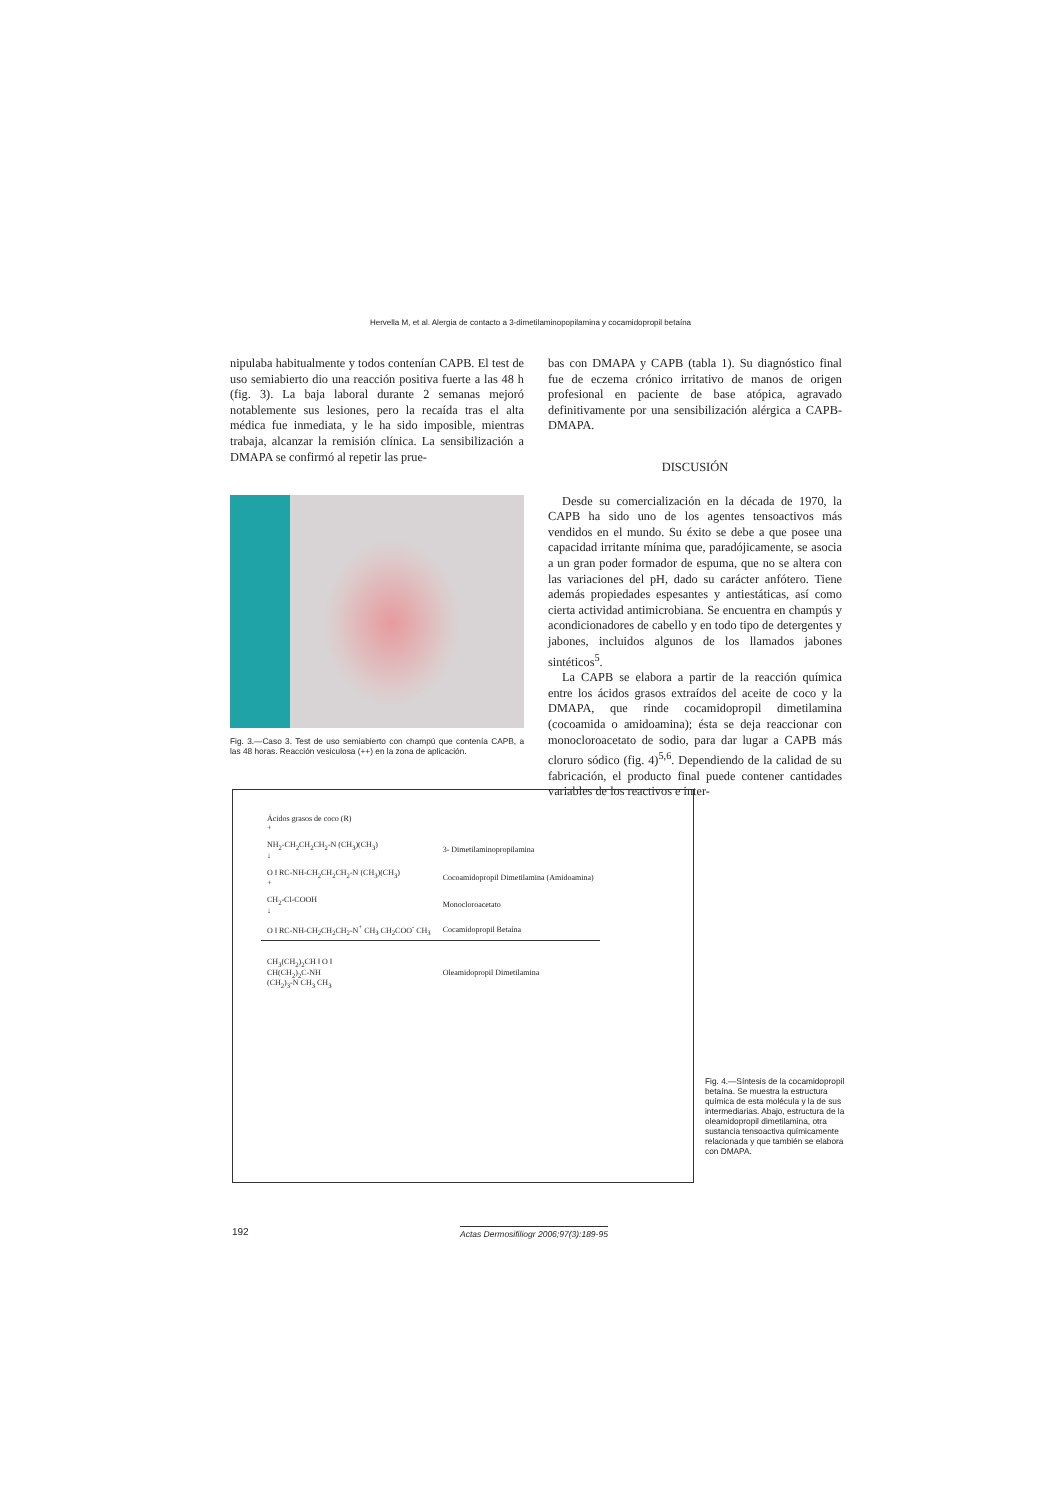Hervella M, et al. Alergia de contacto a 3-dimetilaminopopilamina y cocamidopropil betaína
nipulaba habitualmente y todos contenían CAPB. El test de uso semiabierto dio una reacción positiva fuerte a las 48 h (fig. 3). La baja laboral durante 2 semanas mejoró notablemente sus lesiones, pero la recaída tras el alta médica fue inmediata, y le ha sido imposible, mientras trabaja, alcanzar la remisión clínica. La sensibilización a DMAPA se confirmó al repetir las prue-
Fig. 3.—Caso 3. Test de uso semiabierto con champú que contenía CAPB, a las 48 horas. Reacción vesiculosa (++) en la zona de aplicación.
bas con DMAPA y CAPB (tabla 1). Su diagnóstico final fue de eczema crónico irritativo de manos de origen profesional en paciente de base atópica, agravado definitivamente por una sensibilización alérgica a CAPB-DMAPA.
DISCUSIÓN
Desde su comercialización en la década de 1970, la CAPB ha sido uno de los agentes tensoactivos más vendidos en el mundo. Su éxito se debe a que posee una capacidad irritante mínima que, paradójicamente, se asocia a un gran poder formador de espuma, que no se altera con las variaciones del pH, dado su carácter anfótero. Tiene además propiedades espesantes y antiestáticas, así como cierta actividad antimicrobiana. Se encuentra en champús y acondicionadores de cabello y en todo tipo de detergentes y jabones, incluidos algunos de los llamados jabones sintéticos<sup>5</sup>.
La CAPB se elabora a partir de la reacción química entre los ácidos grasos extraídos del aceite de coco y la DMAPA, que rinde cocamidopropil dimetilamina (cocoamida o amidoamina); ésta se deja reaccionar con monocloroacetato de sodio, para dar lugar a CAPB más cloruro sódico (fig. 4)<sup>5,6</sup>. Dependiendo de la calidad de su fabricación, el producto final puede contener cantidades variables de los reactivos e inter-
| Ácidos grasos de coco (R) + | |
| NH<sub>2</sub>-CH<sub>2</sub>CH<sub>2</sub>CH<sub>2</sub>-N (CH<sub>3</sub>)(CH<sub>3</sub>) ↓ | 3- Dimetilaminopropilamina |
| O ‖ RC-NH-CH<sub>2</sub>CH<sub>2</sub>CH<sub>2</sub>-N (CH<sub>3</sub>)(CH<sub>3</sub>) + | Cocoamidopropil Dimetilamina (Amidoamina) |
| CH<sub>2</sub>-Cl-COOH ↓ | Monocloroacetato |
| O ‖ RC-NH-CH<sub>2</sub>CH<sub>2</sub>CH<sub>2</sub>-N<sup>+</sup> CH<sub>3</sub> CH<sub>2</sub>COO<sup>-</sup> CH<sub>3</sub> | Cocamidopropil Betaína |
| CH<sub>3</sub>(CH<sub>2</sub>)<sub>2</sub>CH ‖ O ‖ CH(CH<sub>2</sub>)<sub>2</sub>C-NH (CH<sub>2</sub>)<sub>3</sub>-N CH<sub>3</sub> CH<sub>3</sub> | Oleamidopropil Dimetilamina |
Fig. 4.—Síntesis de la cocamidopropil betaína. Se muestra la estructura química de esta molécula y la de sus intermediarias. Abajo, estructura de la oleamidopropil dimetilamina, otra sustancia tensoactiva químicamente relacionada y que también se elabora con DMAPA.
192 Actas Dermosifiliogr 2006;97(3):189-95